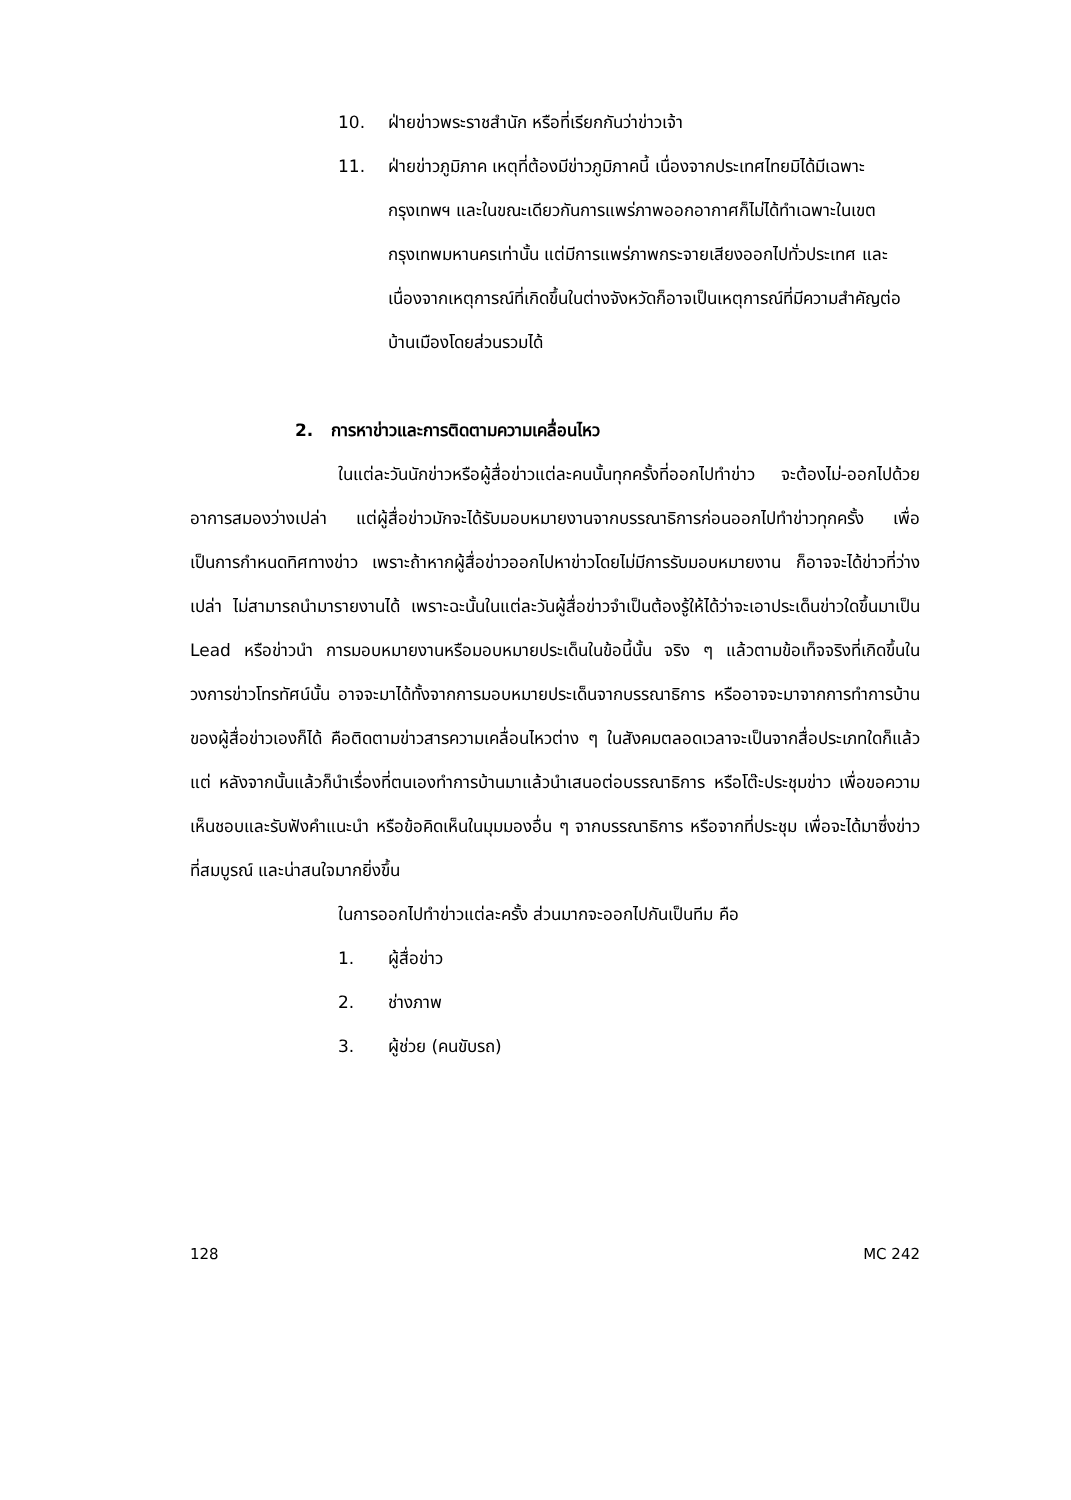10. ฝ่ายข่าวพระราชสำนัก หรือที่เรียกกันว่าข่าวเจ้า
11. ฝ่ายข่าวภูมิภาค เหตุที่ต้องมีข่าวภูมิภาคนี้ เนื่องจากประเทศไทยมิได้มีเฉพาะกรุงเทพฯ และในขณะเดียวกันการแพร่ภาพออกอากาศก็ไม่ได้ทำเฉพาะในเขตกรุงเทพมหานครเท่านั้น แต่มีการแพร่ภาพกระจายเสียงออกไปทั่วประเทศ และเนื่องจากเหตุการณ์ที่เกิดขึ้นในต่างจังหวัดก็อาจเป็นเหตุการณ์ที่มีความสำคัญต่อบ้านเมืองโดยส่วนรวมได้
2. การหาข่าวและการติดตามความเคลื่อนไหว
ในแต่ละวันนักข่าวหรือผู้สื่อข่าวแต่ละคนนั้นทุกครั้งที่ออกไปทำข่าว จะต้องไม่-ออกไปด้วยอาการสมองว่างเปล่า แต่ผู้สื่อข่าวมักจะได้รับมอบหมายงานจากบรรณาธิการก่อนออกไปทำข่าวทุกครั้ง เพื่อเป็นการกำหนดทิศทางข่าว เพราะถ้าหากผู้สื่อข่าวออกไปหาข่าวโดยไม่มีการรับมอบหมายงาน ก็อาจจะได้ข่าวที่ว่างเปล่า ไม่สามารถนำมารายงานได้ เพราะฉะนั้นในแต่ละวันผู้สื่อข่าวจำเป็นต้องรู้ให้ได้ว่าจะเอาประเด็นข่าวใดขึ้นมาเป็น Lead หรือข่าวนำ การมอบหมายงานหรือมอบหมายประเด็นในข้อนี้นั้น จริง ๆ แล้วตามข้อเท็จจริงที่เกิดขึ้นในวงการข่าวโทรทัศน์นั้น อาจจะมาได้ทั้งจากการมอบหมายประเด็นจากบรรณาธิการ หรืออาจจะมาจากการทำการบ้านของผู้สื่อข่าวเองก็ได้ คือติดตามข่าวสารความเคลื่อนไหวต่าง ๆ ในสังคมตลอดเวลาจะเป็นจากสื่อประเภทใดก็แล้วแต่ หลังจากนั้นแล้วก็นำเรื่องที่ตนเองทำการบ้านมาแล้วนำเสนอต่อบรรณาธิการ หรือโต๊ะประชุมข่าว เพื่อขอความเห็นชอบและรับฟังคำแนะนำ หรือข้อคิดเห็นในมุมมองอื่น ๆ จากบรรณาธิการ หรือจากที่ประชุม เพื่อจะได้มาซึ่งข่าวที่สมบูรณ์ และน่าสนใจมากยิ่งขึ้น
ในการออกไปทำข่าวแต่ละครั้ง ส่วนมากจะออกไปกันเป็นทีม คือ
1. ผู้สื่อข่าว
2. ช่างภาพ
3. ผู้ช่วย (คนขับรถ)
128 MC 242